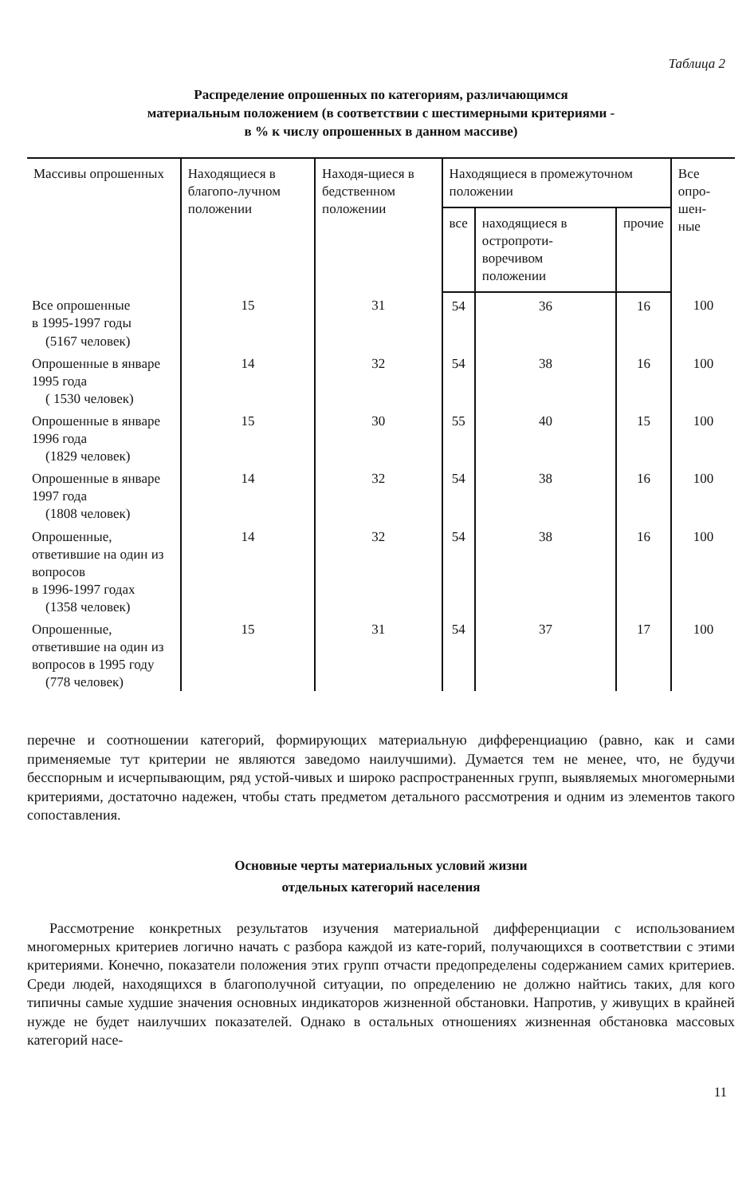Таблица 2
Распределение опрошенных по категориям, различающимся
материальным положением (в соответствии с шестимерными критериями -
в % к числу опрошенных в данном массиве)
| Массивы опрошенных | Находящиеся в благопо-лучном положении | Находя-щиеся в бедственном положении | Находящиеся в промежуточном положении | | | Все опро-шен-ные |
| --- | --- | --- | --- | --- | --- | --- |
| | | | все | находящиеся в остропроти-воречивом положении | прочие | |
| Все опрошенные в 1995-1997 годы (5167 человек) | 15 | 31 | 54 | 36 | 16 | 100 |
| Опрошенные в январе 1995 года ( 1530 человек) | 14 | 32 | 54 | 38 | 16 | 100 |
| Опрошенные в январе 1996 года (1829 человек) | 15 | 30 | 55 | 40 | 15 | 100 |
| Опрошенные в январе 1997 года (1808 человек) | 14 | 32 | 54 | 38 | 16 | 100 |
| Опрошенные, ответившие на один из вопросов в 1996-1997 годах (1358 человек) | 14 | 32 | 54 | 38 | 16 | 100 |
| Опрошенные, ответившие на один из вопросов в 1995 году (778 человек) | 15 | 31 | 54 | 37 | 17 | 100 |
перечне и соотношении категорий, формирующих материальную дифференциацию (равно, как и сами применяемые тут критерии не являются заведомо наилучшими). Думается тем не менее, что, не будучи бесспорным и исчерпывающим, ряд устой-чивых и широко распространенных групп, выявляемых многомерными критериями, достаточно надежен, чтобы стать предметом детального рассмотрения и одним из элементов такого сопоставления.
Основные черты материальных условий жизни
отдельных категорий населения
Рассмотрение конкретных результатов изучения материальной дифференциации с использованием многомерных критериев логично начать с разбора каждой из кате-горий, получающихся в соответствии с этими критериями. Конечно, показатели положения этих групп отчасти предопределены содержанием самих критериев. Среди людей, находящихся в благополучной ситуации, по определению не должно найтись таких, для кого типичны самые худшие значения основных индикаторов жизненной обстановки. Напротив, у живущих в крайней нужде не будет наилучших показателей. Однако в остальных отношениях жизненная обстановка массовых категорий насе-
11